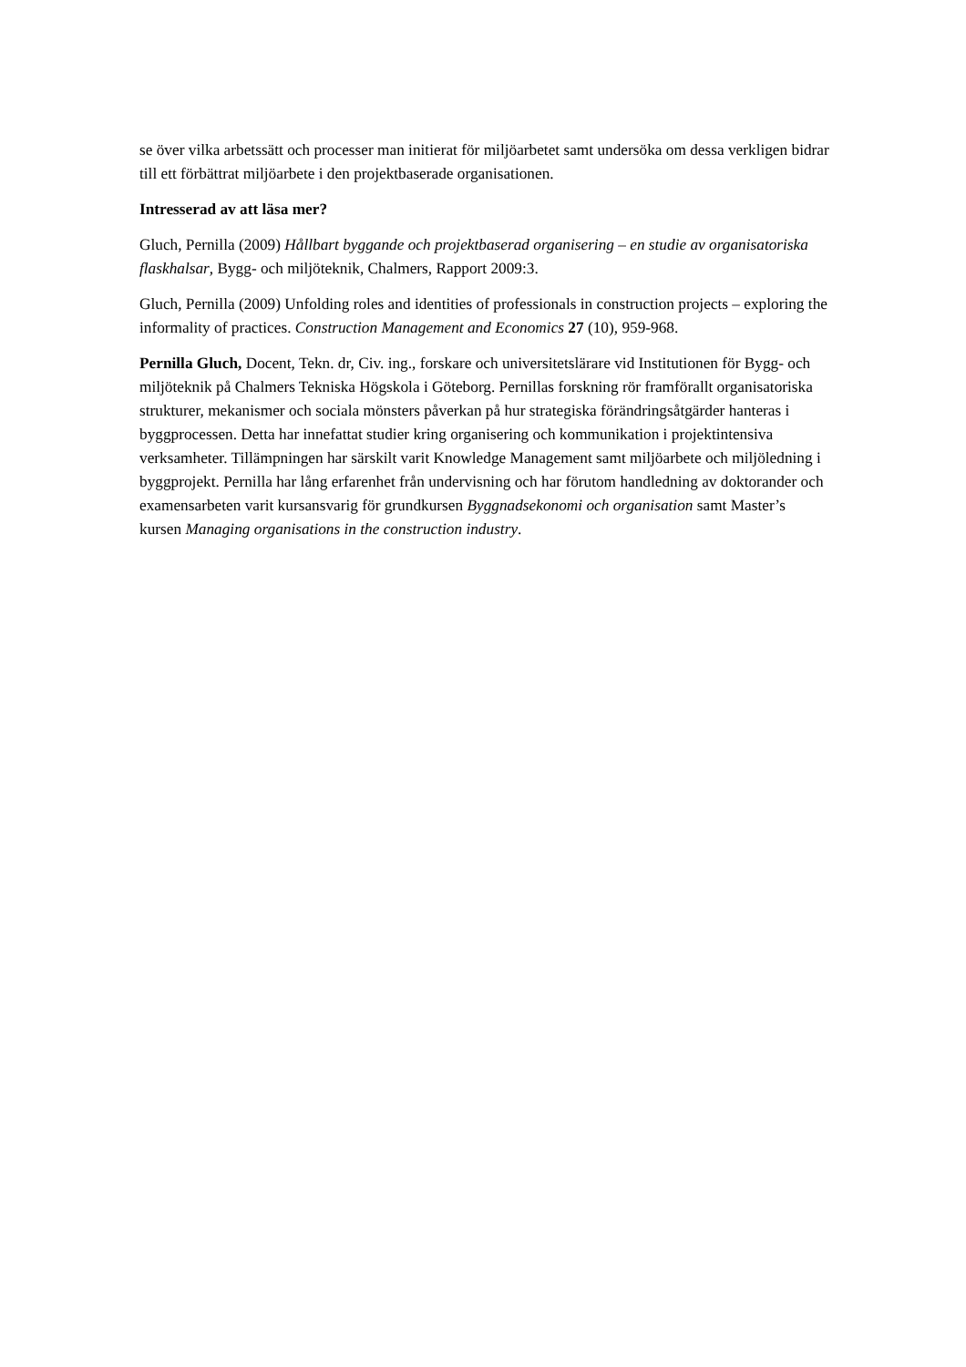se över vilka arbetssätt och processer man initierat för miljöarbetet samt undersöka om dessa verkligen bidrar till ett förbättrat miljöarbete i den projektbaserade organisationen.
Intresserad av att läsa mer?
Gluch, Pernilla (2009) Hållbart byggande och projektbaserad organisering – en studie av organisatoriska flaskhalsar, Bygg- och miljöteknik, Chalmers, Rapport 2009:3.
Gluch, Pernilla (2009) Unfolding roles and identities of professionals in construction projects – exploring the informality of practices. Construction Management and Economics 27 (10), 959-968.
Pernilla Gluch, Docent, Tekn. dr, Civ. ing., forskare och universitetslärare vid Institutionen för Bygg- och miljöteknik på Chalmers Tekniska Högskola i Göteborg. Pernillas forskning rör framförallt organisatoriska strukturer, mekanismer och sociala mönsters påverkan på hur strategiska förändringsåtgärder hanteras i byggprocessen. Detta har innefattat studier kring organisering och kommunikation i projektintensiva verksamheter. Tillämpningen har särskilt varit Knowledge Management samt miljöarbete och miljöledning i byggprojekt. Pernilla har lång erfarenhet från undervisning och har förutom handledning av doktorander och examensarbeten varit kursansvarig för grundkursen Byggnadsekonomi och organisation samt Master’s kursen Managing organisations in the construction industry.